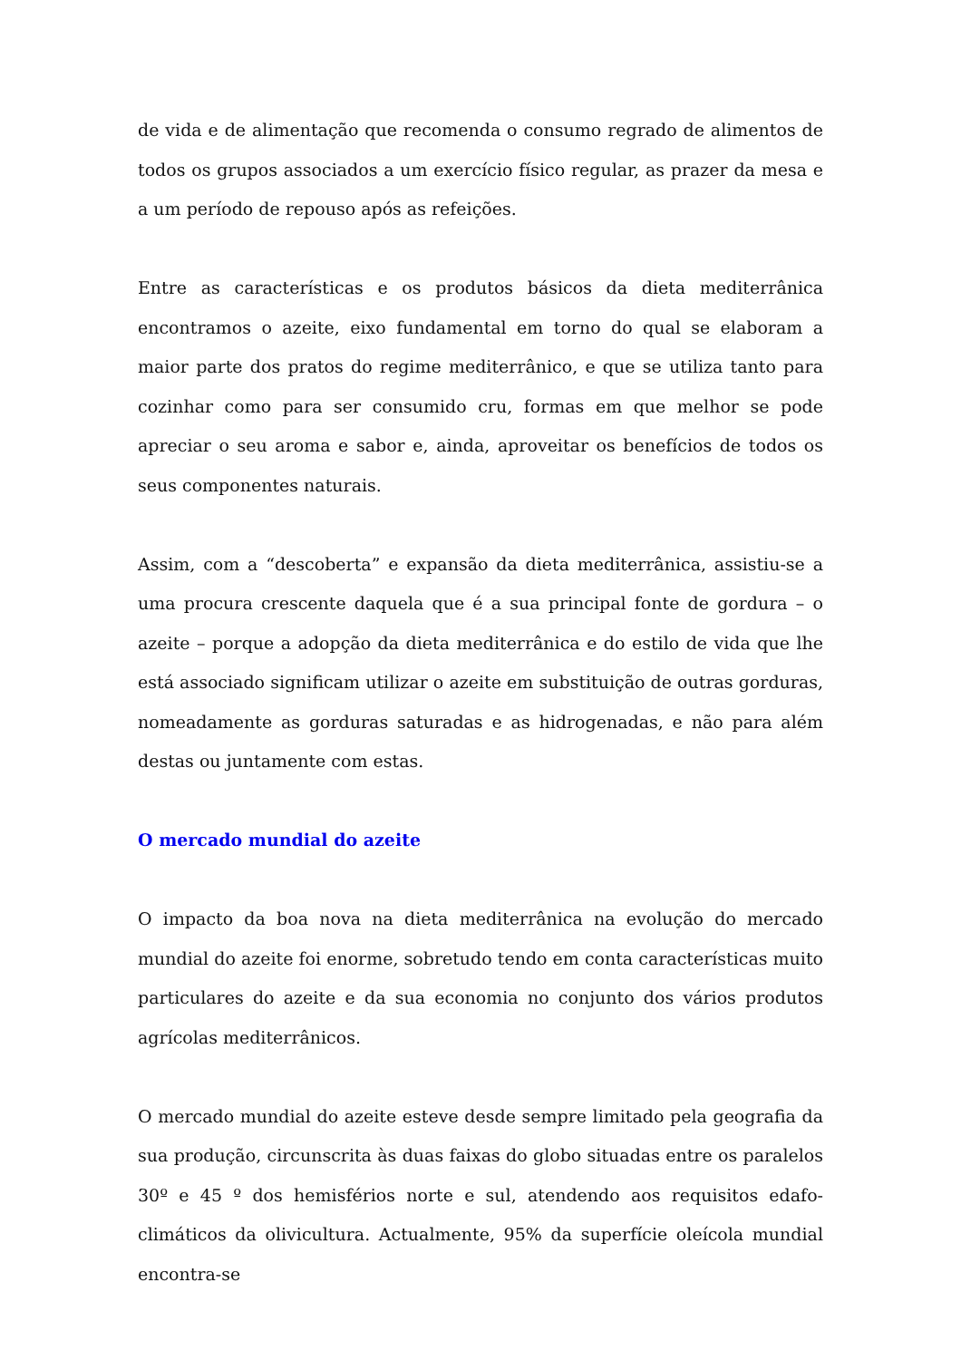de vida e de alimentação que recomenda o consumo regrado de alimentos de todos os grupos associados a um exercício físico regular, as prazer da mesa e a um período de repouso após as refeições.
Entre as características e os produtos básicos da dieta mediterrânica encontramos o azeite, eixo fundamental em torno do qual se elaboram a maior parte dos pratos do regime mediterrânico, e que se utiliza tanto para cozinhar como para ser consumido cru, formas em que melhor se pode apreciar o seu aroma e sabor e, ainda, aproveitar os benefícios de todos os seus componentes naturais.
Assim, com a “descoberta” e expansão da dieta mediterrânica, assistiu-se a uma procura crescente daquela que é a sua principal fonte de gordura – o azeite – porque a adopção da dieta mediterrânica e do estilo de vida que lhe está associado significam utilizar o azeite em substituição de outras gorduras, nomeadamente as gorduras saturadas e as hidrogenadas, e não para além destas ou juntamente com estas.
O mercado mundial do azeite
O impacto da boa nova na dieta mediterrânica na evolução do mercado mundial do azeite foi enorme, sobretudo tendo em conta características muito particulares do azeite e da sua economia no conjunto dos vários produtos agrícolas mediterrânicos.
O mercado mundial do azeite esteve desde sempre limitado pela geografia da sua produção, circunscrita às duas faixas do globo situadas entre os paralelos 30º e 45 º dos hemisférios norte e sul, atendendo aos requisitos edafo-climáticos da olivicultura. Actualmente, 95% da superfície oleícola mundial encontra-se